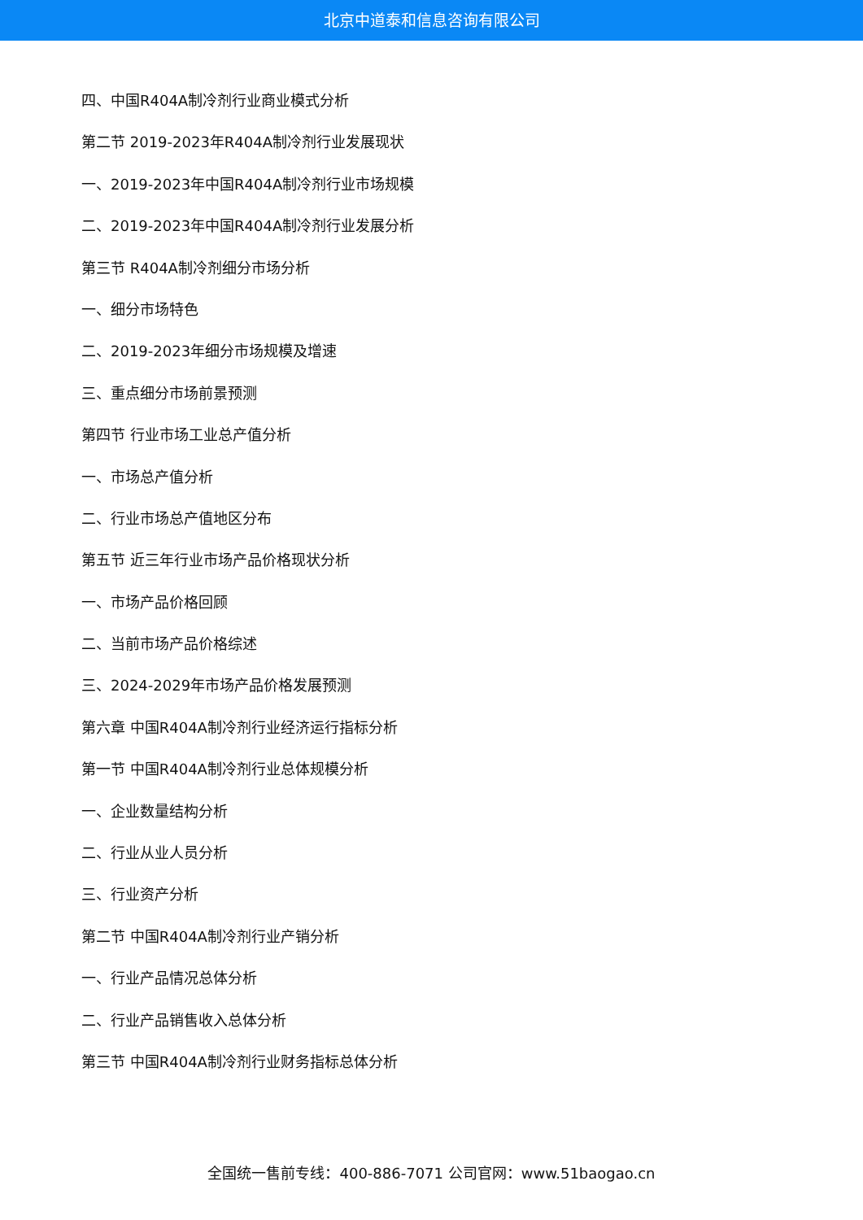北京中道泰和信息咨询有限公司
四、中国R404A制冷剂行业商业模式分析
第二节 2019-2023年R404A制冷剂行业发展现状
一、2019-2023年中国R404A制冷剂行业市场规模
二、2019-2023年中国R404A制冷剂行业发展分析
第三节 R404A制冷剂细分市场分析
一、细分市场特色
二、2019-2023年细分市场规模及增速
三、重点细分市场前景预测
第四节 行业市场工业总产值分析
一、市场总产值分析
二、行业市场总产值地区分布
第五节 近三年行业市场产品价格现状分析
一、市场产品价格回顾
二、当前市场产品价格综述
三、2024-2029年市场产品价格发展预测
第六章 中国R404A制冷剂行业经济运行指标分析
第一节 中国R404A制冷剂行业总体规模分析
一、企业数量结构分析
二、行业从业人员分析
三、行业资产分析
第二节 中国R404A制冷剂行业产销分析
一、行业产品情况总体分析
二、行业产品销售收入总体分析
第三节 中国R404A制冷剂行业财务指标总体分析
全国统一售前专线：400-886-7071 公司官网：www.51baogao.cn